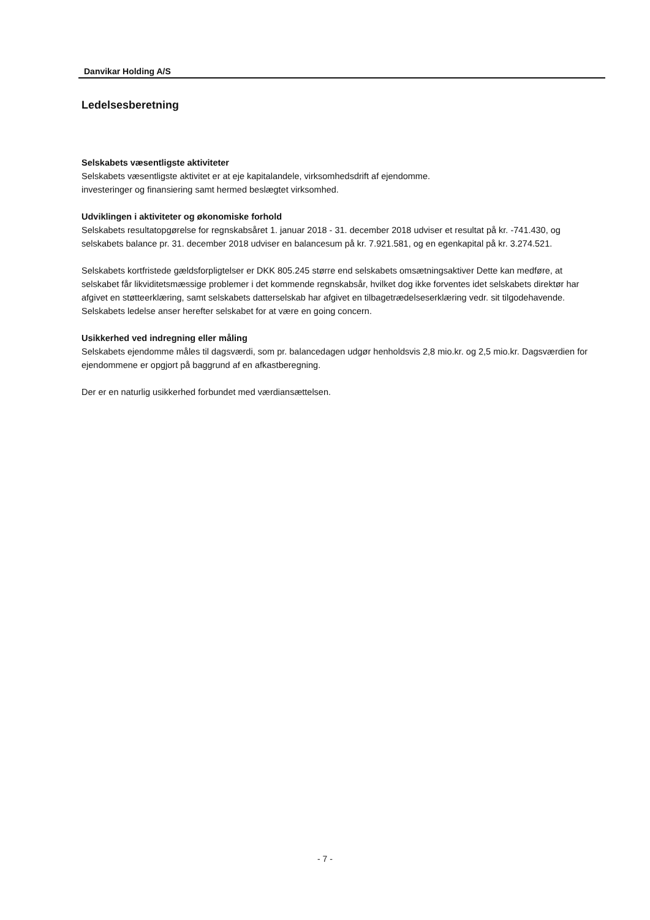Danvikar Holding A/S
Ledelsesberetning
Selskabets væsentligste aktiviteter
Selskabets væsentligste aktivitet er at eje kapitalandele, virksomhedsdrift af ejendomme.
investeringer og finansiering samt hermed beslægtet virksomhed.
Udviklingen i aktiviteter og økonomiske forhold
Selskabets resultatopgørelse for regnskabsåret 1. januar 2018 - 31. december 2018 udviser et resultat på kr. -741.430, og selskabets balance pr. 31. december 2018 udviser en balancesum på kr. 7.921.581, og en egenkapital på kr. 3.274.521.
Selskabets kortfristede gældsforpligtelser er DKK 805.245 større end selskabets omsætningsaktiver Dette kan medføre, at selskabet får likviditetsmæssige problemer i det kommende regnskabsår, hvilket dog ikke forventes idet selskabets direktør har afgivet en støtteerklæring, samt selskabets datterselskab har afgivet en tilbagetrædelseserklæring vedr. sit tilgodehavende. Selskabets ledelse anser herefter selskabet for at være en going concern.
Usikkerhed ved indregning eller måling
Selskabets ejendomme måles til dagsværdi, som pr. balancedagen udgør henholdsvis 2,8 mio.kr. og 2,5 mio.kr. Dagsværdien for ejendommene er opgjort på baggrund af en afkastberegning.
Der er en naturlig usikkerhed forbundet med værdiansættelsen.
- 7 -